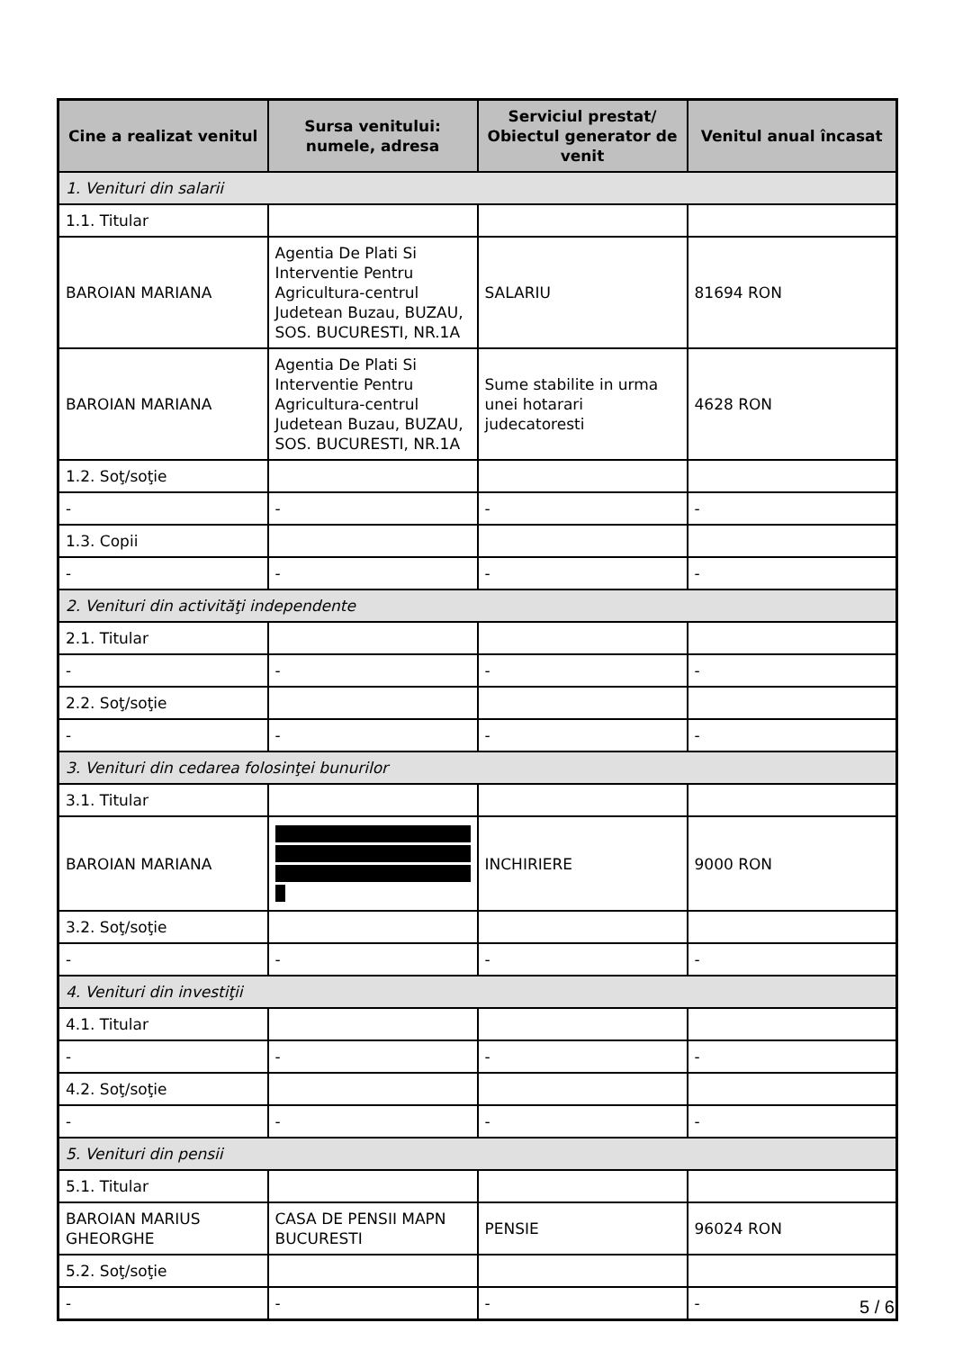| Cine a realizat venitul | Sursa venitului: numele, adresa | Serviciul prestat/ Obiectul generator de venit | Venitul anual încasat |
| --- | --- | --- | --- |
| 1. Venituri din salarii | | | |
| 1.1. Titular | | | |
| BAROIAN MARIANA | Agentia De Plati Si Interventie Pentru Agricultura-centrul Judetean Buzau, BUZAU, SOS. BUCURESTI, NR.1A | SALARIU | 81694 RON |
| BAROIAN MARIANA | Agentia De Plati Si Interventie Pentru Agricultura-centrul Judetean Buzau, BUZAU, SOS. BUCURESTI, NR.1A | Sume stabilite in urma unei hotarari judecatoresti | 4628 RON |
| 1.2. Soţ/soţie | | | |
| - | - | - | - |
| 1.3. Copii | | | |
| - | - | - | - |
| 2. Venituri din activităţi independente | | | |
| 2.1. Titular | | | |
| - | - | - | - |
| 2.2. Soţ/soţie | | | |
| - | - | - | - |
| 3. Venituri din cedarea folosinţei bunurilor | | | |
| 3.1. Titular | | | |
| BAROIAN MARIANA | | INCHIRIERE | 9000 RON |
| 3.2. Soţ/soţie | | | |
| - | - | - | - |
| 4. Venituri din investiţii | | | |
| 4.1. Titular | | | |
| - | - | - | - |
| 4.2. Soţ/soţie | | | |
| - | - | - | - |
| 5. Venituri din pensii | | | |
| 5.1. Titular | | | |
| BAROIAN MARIUS GHEORGHE | CASA DE PENSII MAPN BUCURESTI | PENSIE | 96024 RON |
| 5.2. Soţ/soţie | | | |
| - | - | - | - |
5 / 6